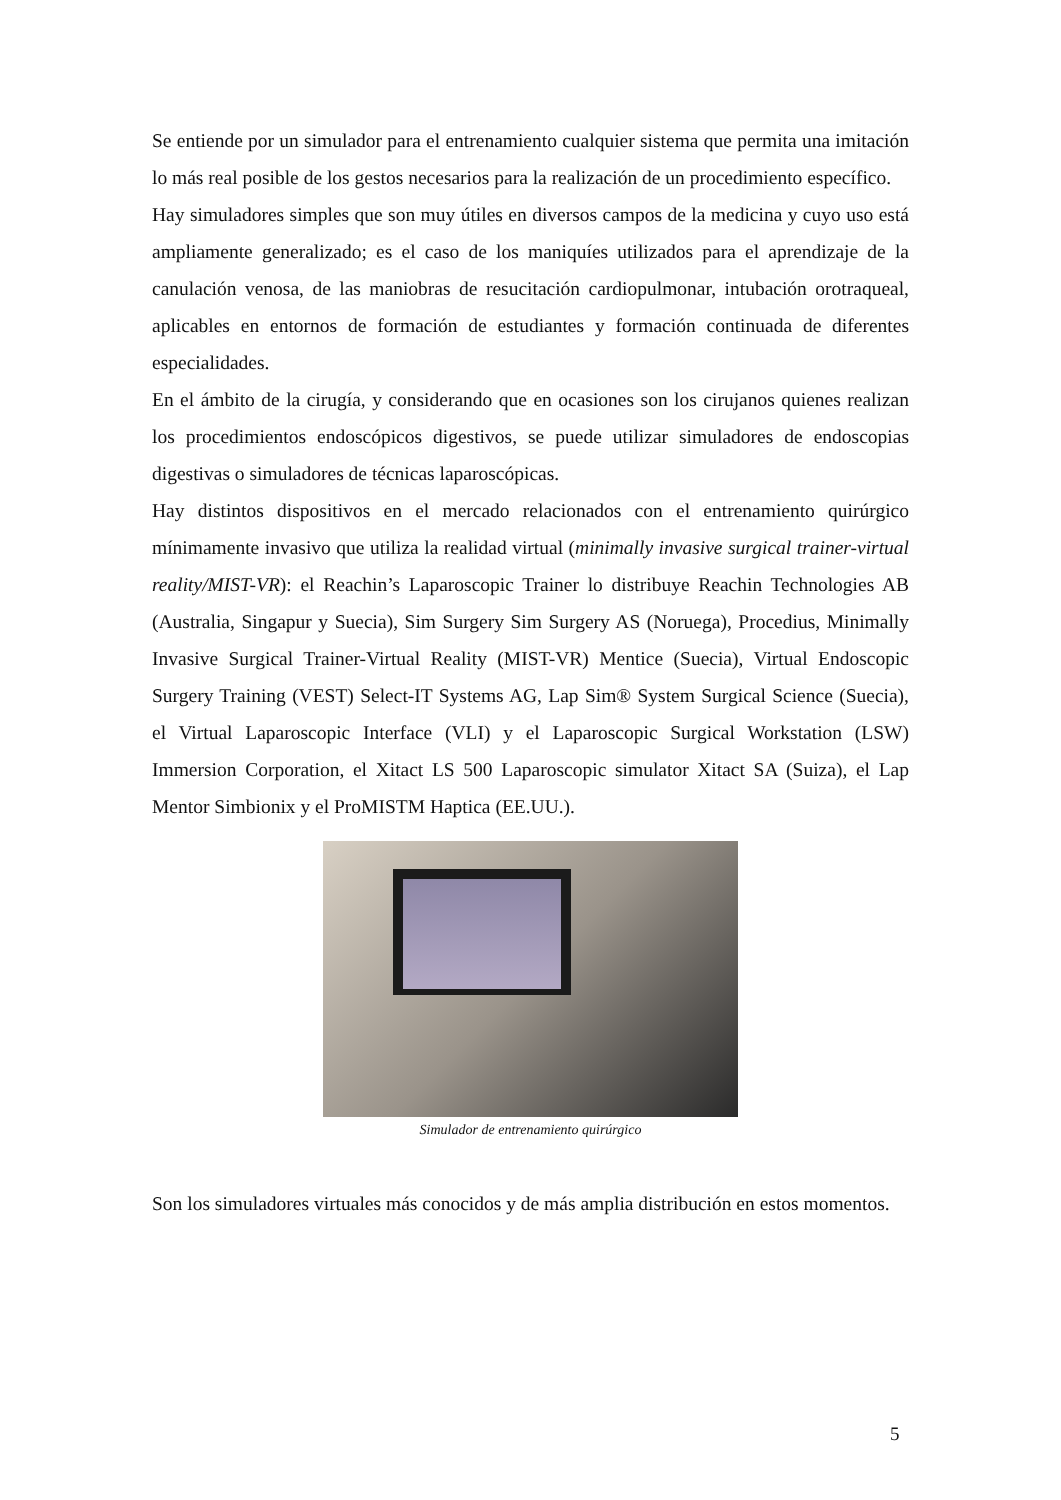Se entiende por un simulador para el entrenamiento cualquier sistema que permita una imitación lo más real posible de los gestos necesarios para la realización de un procedimiento específico.
Hay simuladores simples que son muy útiles en diversos campos de la medicina y cuyo uso está ampliamente generalizado; es el caso de los maniquíes utilizados para el aprendizaje de la canulación venosa, de las maniobras de resucitación cardiopulmonar, intubación orotraqueal, aplicables en entornos de formación de estudiantes y formación continuada de diferentes especialidades.
En el ámbito de la cirugía, y considerando que en ocasiones son los cirujanos quienes realizan los procedimientos endoscópicos digestivos, se puede utilizar simuladores de endoscopias digestivas o simuladores de técnicas laparoscópicas.
Hay distintos dispositivos en el mercado relacionados con el entrenamiento quirúrgico mínimamente invasivo que utiliza la realidad virtual (minimally invasive surgical trainer-virtual reality/MIST-VR): el Reachin’s Laparoscopic Trainer lo distribuye Reachin Technologies AB (Australia, Singapur y Suecia), Sim Surgery Sim Surgery AS (Noruega), Procedius, Minimally Invasive Surgical Trainer-Virtual Reality (MIST-VR) Mentice (Suecia), Virtual Endoscopic Surgery Training (VEST) Select-IT Systems AG, Lap Sim® System Surgical Science (Suecia), el Virtual Laparoscopic Interface (VLI) y el Laparoscopic Surgical Workstation (LSW) Immersion Corporation, el Xitact LS 500 Laparoscopic simulator Xitact SA (Suiza), el Lap Mentor Simbionix y el ProMISTM Haptica (EE.UU.).
Simulador de entrenamiento quirúrgico
Son los simuladores virtuales más conocidos y de más amplia distribución en estos momentos.
5